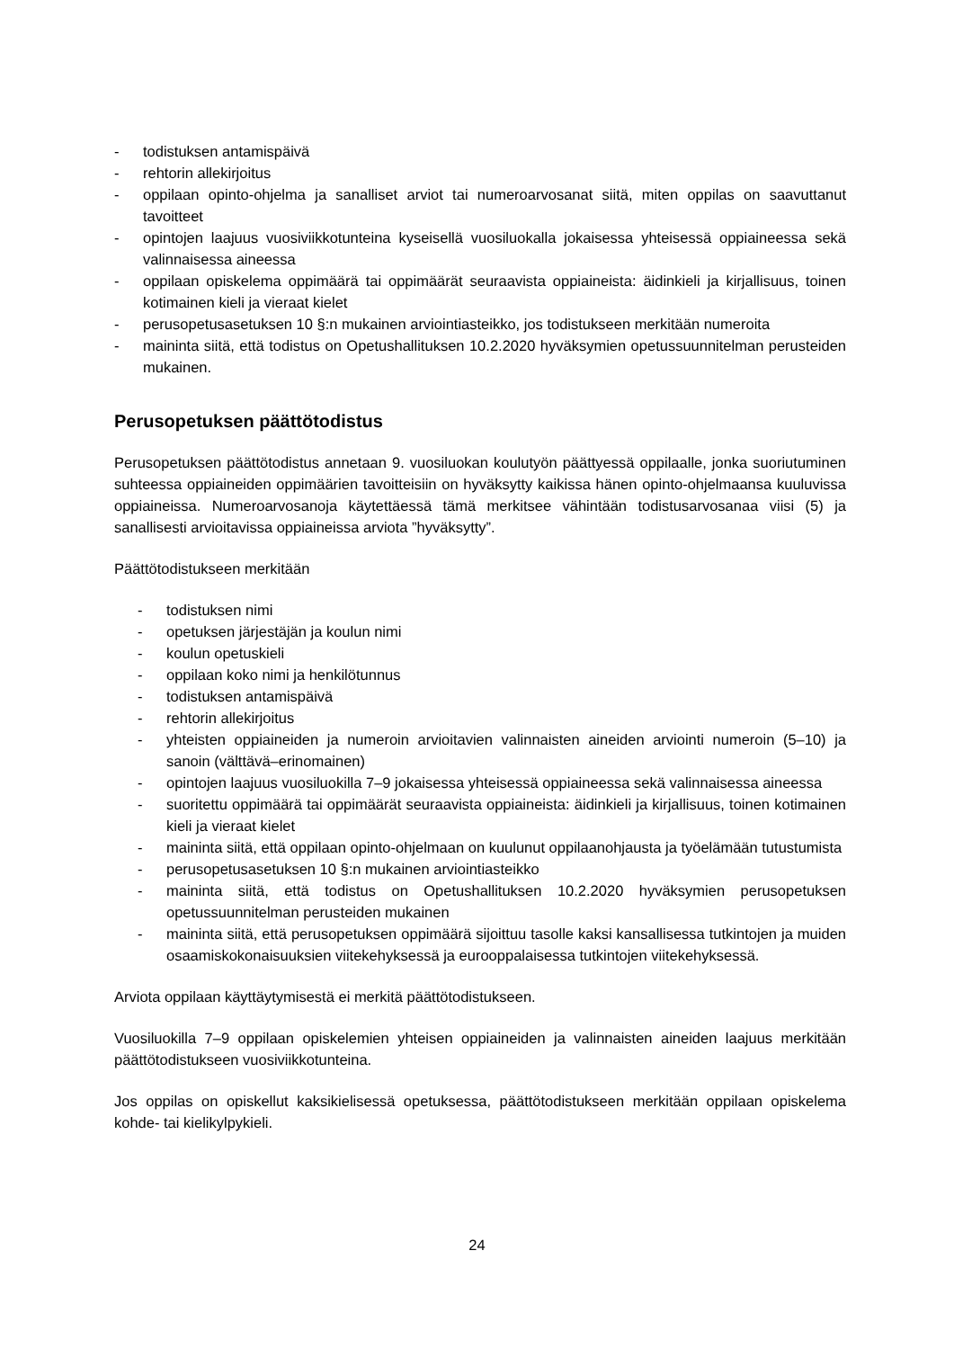- todistuksen antamispäivä
- rehtorin allekirjoitus
- oppilaan opinto-ohjelma ja sanalliset arviot tai numeroarvosanat siitä, miten oppilas on saavuttanut tavoitteet
- opintojen laajuus vuosiviikkotunteina kyseisellä vuosiluokalla jokaisessa yhteisessä oppiaineessa sekä valinnaisessa aineessa
- oppilaan opiskelema oppimäärä tai oppimäärät seuraavista oppiaineista: äidinkieli ja kirjallisuus, toinen kotimainen kieli ja vieraat kielet
- perusopetusasetuksen 10 §:n mukainen arviointiasteikko, jos todistukseen merkitään numeroita
- maininta siitä, että todistus on Opetushallituksen 10.2.2020 hyväksymien opetussuunnitelman perusteiden mukainen.
Perusopetuksen päättötodistus
Perusopetuksen päättötodistus annetaan 9. vuosiluokan koulutyön päättyessä oppilaalle, jonka suoriutuminen suhteessa oppiaineiden oppimäärien tavoitteisiin on hyväksytty kaikissa hänen opinto-ohjelmaansa kuuluvissa oppiaineissa. Numeroarvosanoja käytettäessä tämä merkitsee vähintään todistusarvosanaa viisi (5) ja sanallisesti arvioitavissa oppiaineissa arviota ”hyväksytty”.
Päättötodistukseen merkitään
- todistuksen nimi
- opetuksen järjestäjän ja koulun nimi
- koulun opetuskieli
- oppilaan koko nimi ja henkilötunnus
- todistuksen antamispäivä
- rehtorin allekirjoitus
- yhteisten oppiaineiden ja numeroin arvioitavien valinnaisten aineiden arviointi numeroin (5–10) ja sanoin (välttävä–erinomainen)
- opintojen laajuus vuosiluokilla 7–9 jokaisessa yhteisessä oppiaineessa sekä valinnaisessa aineessa
- suoritettu oppimäärä tai oppimäärät seuraavista oppiaineista: äidinkieli ja kirjallisuus, toinen kotimainen kieli ja vieraat kielet
- maininta siitä, että oppilaan opinto-ohjelmaan on kuulunut oppilaanohjausta ja työelämään tutustumista
- perusopetusasetuksen 10 §:n mukainen arviointiasteikko
- maininta siitä, että todistus on Opetushallituksen 10.2.2020 hyväksymien perusopetuksen opetussuunnitelman perusteiden mukainen
- maininta siitä, että perusopetuksen oppimäärä sijoittuu tasolle kaksi kansallisessa tutkintojen ja muiden osaamiskokonaisuuksien viitekehyksessä ja eurooppalaisessa tutkintojen viitekehyksessä.
Arviota oppilaan käyttäytymisestä ei merkitä päättötodistukseen.
Vuosiluokilla 7–9 oppilaan opiskelemien yhteisen oppiaineiden ja valinnaisten aineiden laajuus merkitään päättötodistukseen vuosiviikkotunteina.
Jos oppilas on opiskellut kaksikielisessä opetuksessa, päättötodistukseen merkitään oppilaan opiskelema kohde- tai kielikylpykieli.
24